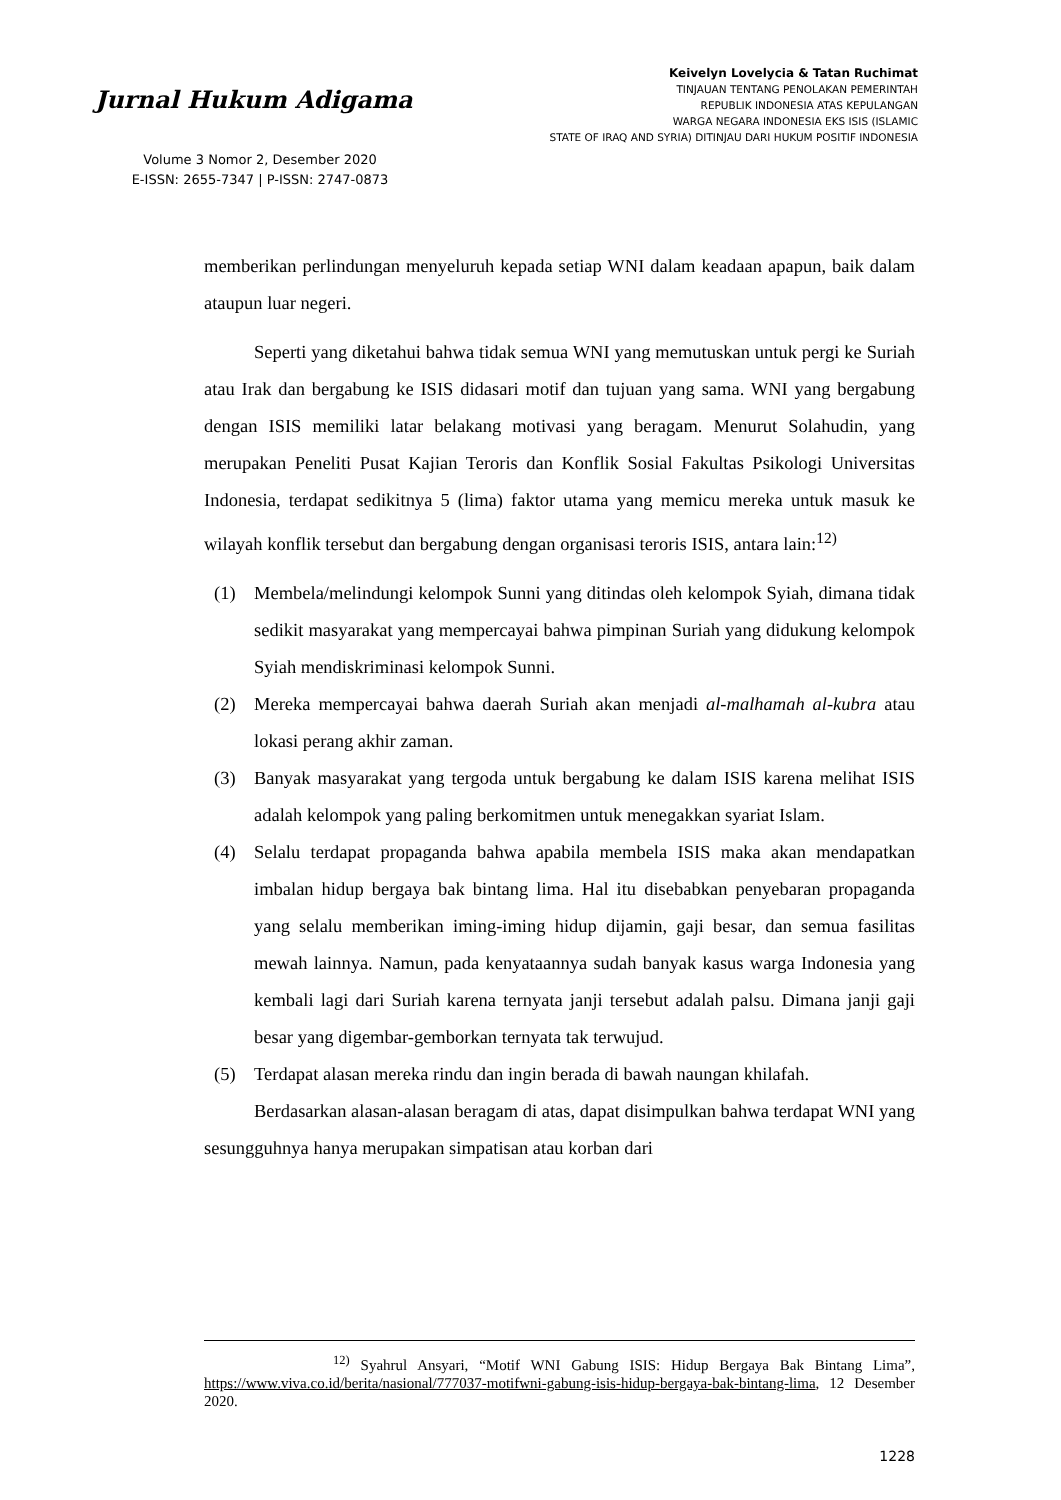Jurnal Hukum Adigama
Volume 3 Nomor 2, Desember 2020
E-ISSN: 2655-7347 | P-ISSN: 2747-0873
Keivelyn Lovelycia & Tatan Ruchimat
TINJAUAN TENTANG PENOLAKAN PEMERINTAH
REPUBLIK INDONESIA ATAS KEPULANGAN
WARGA NEGARA INDONESIA EKS ISIS (ISLAMIC
STATE OF IRAQ AND SYRIA) DITINJAU DARI HUKUM POSITIF INDONESIA
memberikan perlindungan menyeluruh kepada setiap WNI dalam keadaan apapun, baik dalam ataupun luar negeri.
Seperti yang diketahui bahwa tidak semua WNI yang memutuskan untuk pergi ke Suriah atau Irak dan bergabung ke ISIS didasari motif dan tujuan yang sama. WNI yang bergabung dengan ISIS memiliki latar belakang motivasi yang beragam. Menurut Solahudin, yang merupakan Peneliti Pusat Kajian Teroris dan Konflik Sosial Fakultas Psikologi Universitas Indonesia, terdapat sedikitnya 5 (lima) faktor utama yang memicu mereka untuk masuk ke wilayah konflik tersebut dan bergabung dengan organisasi teroris ISIS, antara lain:<sup>12)</sup>
(1) Membela/melindungi kelompok Sunni yang ditindas oleh kelompok Syiah, dimana tidak sedikit masyarakat yang mempercayai bahwa pimpinan Suriah yang didukung kelompok Syiah mendiskriminasi kelompok Sunni.
(2) Mereka mempercayai bahwa daerah Suriah akan menjadi al-malhamah al-kubra atau lokasi perang akhir zaman.
(3) Banyak masyarakat yang tergoda untuk bergabung ke dalam ISIS karena melihat ISIS adalah kelompok yang paling berkomitmen untuk menegakkan syariat Islam.
(4) Selalu terdapat propaganda bahwa apabila membela ISIS maka akan mendapatkan imbalan hidup bergaya bak bintang lima. Hal itu disebabkan penyebaran propaganda yang selalu memberikan iming-iming hidup dijamin, gaji besar, dan semua fasilitas mewah lainnya. Namun, pada kenyataannya sudah banyak kasus warga Indonesia yang kembali lagi dari Suriah karena ternyata janji tersebut adalah palsu. Dimana janji gaji besar yang digembar-gemborkan ternyata tak terwujud.
(5) Terdapat alasan mereka rindu dan ingin berada di bawah naungan khilafah.
Berdasarkan alasan-alasan beragam di atas, dapat disimpulkan bahwa terdapat WNI yang sesungguhnya hanya merupakan simpatisan atau korban dari
<sup>12)</sup> Syahrul Ansyari, “Motif WNI Gabung ISIS: Hidup Bergaya Bak Bintang Lima”, https://www.viva.co.id/berita/nasional/777037-motifwni-gabung-isis-hidup-bergaya-bak-bintang-lima, 12 Desember 2020.
1228